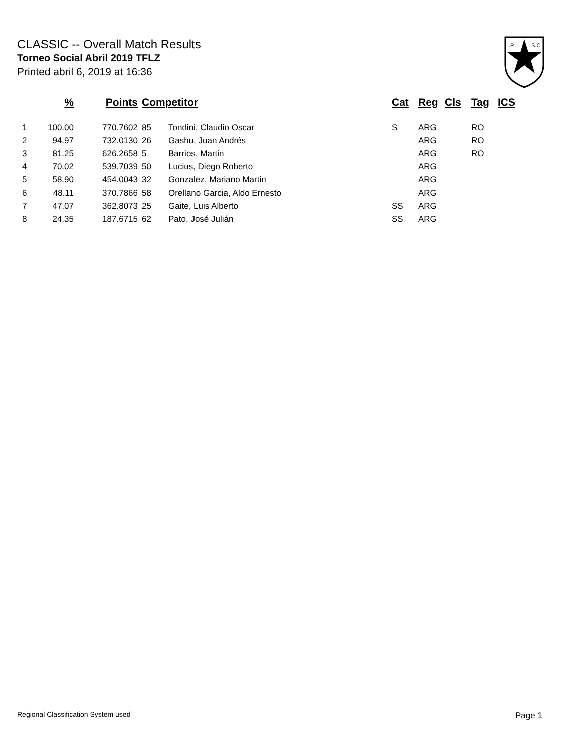CLASSIC -- Overall Match Results
Torneo Social Abril 2019 TFLZ
Printed abril 6, 2019 at 16:36
I.P.
S.C.
| | % | Points | Competitor | | Cat | Reg | Cls | Tag | ICS |
| --- | --- | --- | --- | --- | --- | --- | --- | --- | --- |
| 1 | 100.00 | 770.7602 | 85 | Tondini, Claudio Oscar | S | ARG | | RO | |
| 2 | 94.97 | 732.0130 | 26 | Gashu, Juan Andrés | | ARG | | RO | |
| 3 | 81.25 | 626.2658 | 5 | Barrios, Martin | | ARG | | RO | |
| 4 | 70.02 | 539.7039 | 50 | Lucius, Diego Roberto | | ARG | | | |
| 5 | 58.90 | 454.0043 | 32 | Gonzalez, Mariano Martin | | ARG | | | |
| 6 | 48.11 | 370.7866 | 58 | Orellano Garcia, Aldo Ernesto | | ARG | | | |
| 7 | 47.07 | 362.8073 | 25 | Gaite, Luis Alberto | SS | ARG | | | |
| 8 | 24.35 | 187.6715 | 62 | Pato, José Julián | SS | ARG | | | |
Regional Classification System used Page 1